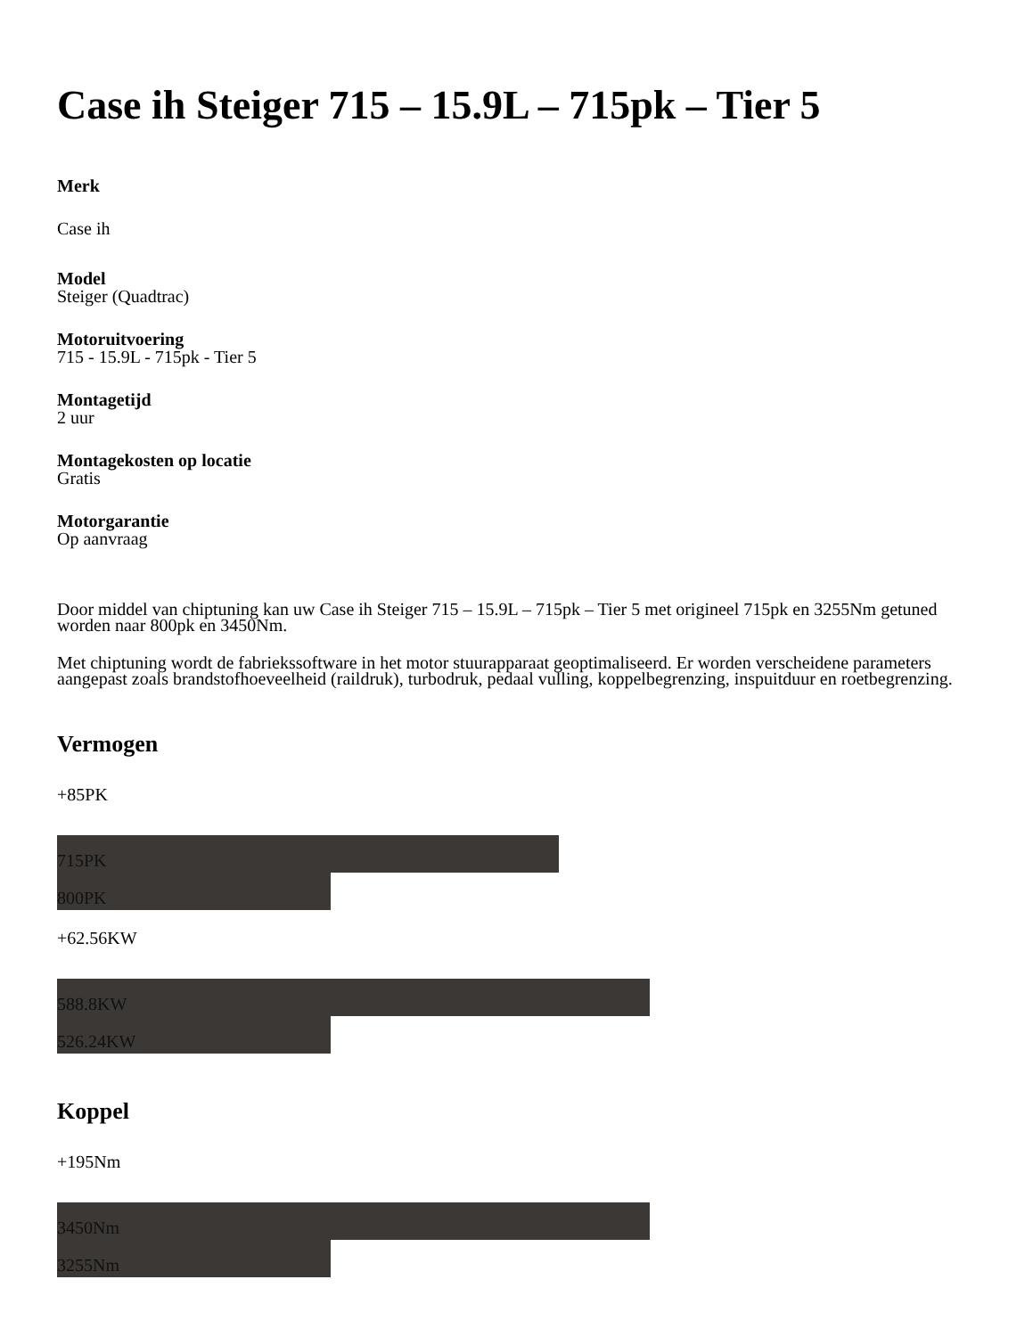Case ih Steiger 715 – 15.9L – 715pk – Tier 5
Merk
Case ih
Model
Steiger (Quadtrac)
Motoruitvoering
715 - 15.9L - 715pk - Tier 5
Montagetijd
2 uur
Montagekosten op locatie
Gratis
Motorgarantie
Op aanvraag
Door middel van chiptuning kan uw Case ih Steiger 715 – 15.9L – 715pk – Tier 5 met origineel 715pk en 3255Nm getuned worden naar 800pk en 3450Nm.
Met chiptuning wordt de fabriekssoftware in het motor stuurapparaat geoptimaliseerd. Er worden verscheidene parameters aangepast zoals brandstofhoeveelheid (raildruk), turbodruk, pedaal vulling, koppelbegrenzing, inspuitduur en roetbegrenzing.
Vermogen
+85PK
715PK
800PK
+62.56KW
588.8KW
526.24KW
Koppel
+195Nm
3450Nm
3255Nm